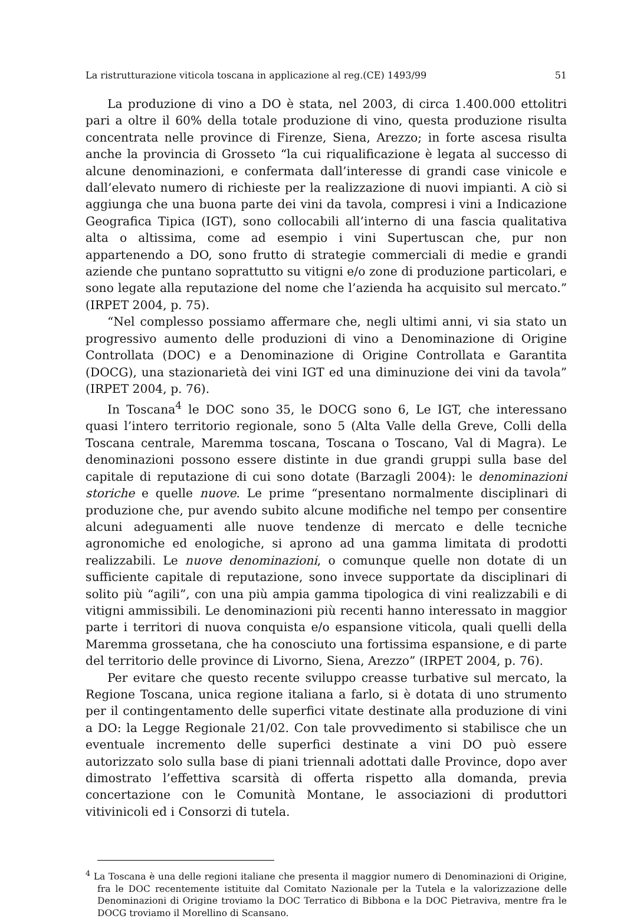La ristrutturazione viticola toscana in applicazione al reg.(CE) 1493/99 51
La produzione di vino a DO è stata, nel 2003, di circa 1.400.000 ettolitri pari a oltre il 60% della totale produzione di vino, questa produzione risulta concentrata nelle province di Firenze, Siena, Arezzo; in forte ascesa risulta anche la provincia di Grosseto “la cui riqualificazione è legata al successo di alcune denominazioni, e confermata dall’interesse di grandi case vinicole e dall’elevato numero di richieste per la realizzazione di nuovi impianti. A ciò si aggiunga che una buona parte dei vini da tavola, compresi i vini a Indicazione Geografica Tipica (IGT), sono collocabili all’interno di una fascia qualitativa alta o altissima, come ad esempio i vini Supertuscan che, pur non appartenendo a DO, sono frutto di strategie commerciali di medie e grandi aziende che puntano soprattutto su vitigni e/o zone di produzione particolari, e sono legate alla reputazione del nome che l’azienda ha acquisito sul mercato.” (IRPET 2004, p. 75).
“Nel complesso possiamo affermare che, negli ultimi anni, vi sia stato un progressivo aumento delle produzioni di vino a Denominazione di Origine Controllata (DOC) e a Denominazione di Origine Controllata e Garantita (DOCG), una stazionarietà dei vini IGT ed una diminuzione dei vini da tavola” (IRPET 2004, p. 76).
In Toscana<sup>4</sup> le DOC sono 35, le DOCG sono 6, Le IGT, che interessano quasi l’intero territorio regionale, sono 5 (Alta Valle della Greve, Colli della Toscana centrale, Maremma toscana, Toscana o Toscano, Val di Magra). Le denominazioni possono essere distinte in due grandi gruppi sulla base del capitale di reputazione di cui sono dotate (Barzagli 2004): le denominazioni storiche e quelle nuove. Le prime “presentano normalmente disciplinari di produzione che, pur avendo subito alcune modifiche nel tempo per consentire alcuni adeguamenti alle nuove tendenze di mercato e delle tecniche agronomiche ed enologiche, si aprono ad una gamma limitata di prodotti realizzabili. Le nuove denominazioni, o comunque quelle non dotate di un sufficiente capitale di reputazione, sono invece supportate da disciplinari di solito più “agili”, con una più ampia gamma tipologica di vini realizzabili e di vitigni ammissibili. Le denominazioni più recenti hanno interessato in maggior parte i territori di nuova conquista e/o espansione viticola, quali quelli della Maremma grossetana, che ha conosciuto una fortissima espansione, e di parte del territorio delle province di Livorno, Siena, Arezzo” (IRPET 2004, p. 76).
Per evitare che questo recente sviluppo creasse turbative sul mercato, la Regione Toscana, unica regione italiana a farlo, si è dotata di uno strumento per il contingentamento delle superfici vitate destinate alla produzione di vini a DO: la Legge Regionale 21/02. Con tale provvedimento si stabilisce che un eventuale incremento delle superfici destinate a vini DO può essere autorizzato solo sulla base di piani triennali adottati dalle Province, dopo aver dimostrato l’effettiva scarsità di offerta rispetto alla domanda, previa concertazione con le Comunità Montane, le associazioni di produttori vitivinicoli ed i Consorzi di tutela.
<sup>4</sup> La Toscana è una delle regioni italiane che presenta il maggior numero di Denominazioni di Origine, fra le DOC recentemente istituite dal Comitato Nazionale per la Tutela e la valorizzazione delle Denominazioni di Origine troviamo la DOC Terratico di Bibbona e la DOC Pietraviva, mentre fra le DOCG troviamo il Morellino di Scansano.